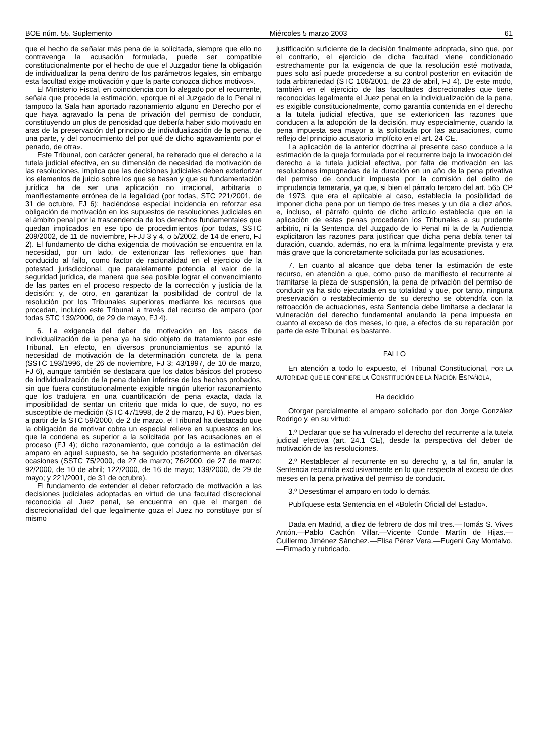BOE núm. 55. Suplemento Miércoles 5 marzo 2003 61
que el hecho de señalar más pena de la solicitada, siempre que ello no contravenga la acusación formulada, puede ser compatible constitucionalmente por el hecho de que el Juzgador tiene la obligación de individualizar la pena dentro de los parámetros legales, sin embargo esta facultad exige motivación y que la parte conozca dichos motivos».
El Ministerio Fiscal, en coincidencia con lo alegado por el recurrente, señala que procede la estimación, «porque ni el Juzgado de lo Penal ni tampoco la Sala han aportado razonamiento alguno en Derecho por el que haya agravado la pena de privación del permiso de conducir, constituyendo un plus de penosidad que debería haber sido motivado en aras de la preservación del principio de individualización de la pena, de una parte, y del conocimiento del por qué de dicho agravamiento por el penado, de otra».
Este Tribunal, con carácter general, ha reiterado que el derecho a la tutela judicial efectiva, en su dimensión de necesidad de motivación de las resoluciones, implica que las decisiones judiciales deben exteriorizar los elementos de juicio sobre los que se basan y que su fundamentación jurídica ha de ser una aplicación no irracional, arbitraria o manifiestamente errónea de la legalidad (por todas, STC 221/2001, de 31 de octubre, FJ 6); haciéndose especial incidencia en reforzar esa obligación de motivación en los supuestos de resoluciones judiciales en el ámbito penal por la trascendencia de los derechos fundamentales que quedan implicados en ese tipo de procedimientos (por todas, SSTC 209/2002, de 11 de noviembre, FFJJ 3 y 4, o 5/2002, de 14 de enero, FJ 2). El fundamento de dicha exigencia de motivación se encuentra en la necesidad, por un lado, de exteriorizar las reflexiones que han conducido al fallo, como factor de racionalidad en el ejercicio de la potestad jurisdiccional, que paralelamente potencia el valor de la seguridad jurídica, de manera que sea posible lograr el convencimiento de las partes en el proceso respecto de la corrección y justicia de la decisión; y, de otro, en garantizar la posibilidad de control de la resolución por los Tribunales superiores mediante los recursos que procedan, incluido este Tribunal a través del recurso de amparo (por todas STC 139/2000, de 29 de mayo, FJ 4).
6. La exigencia del deber de motivación en los casos de individualización de la pena ya ha sido objeto de tratamiento por este Tribunal. En efecto, en diversos pronunciamientos se apuntó la necesidad de motivación de la determinación concreta de la pena (SSTC 193/1996, de 26 de noviembre, FJ 3; 43/1997, de 10 de marzo, FJ 6), aunque también se destacara que los datos básicos del proceso de individualización de la pena debían inferirse de los hechos probados, sin que fuera constitucionalmente exigible ningún ulterior razonamiento que los tradujera en una cuantificación de pena exacta, dada la imposibilidad de sentar un criterio que mida lo que, de suyo, no es susceptible de medición (STC 47/1998, de 2 de marzo, FJ 6). Pues bien, a partir de la STC 59/2000, de 2 de marzo, el Tribunal ha destacado que la obligación de motivar cobra un especial relieve en supuestos en los que la condena es superior a la solicitada por las acusaciones en el proceso (FJ 4); dicho razonamiento, que condujo a la estimación del amparo en aquel supuesto, se ha seguido posteriormente en diversas ocasiones (SSTC 75/2000, de 27 de marzo; 76/2000, de 27 de marzo; 92/2000, de 10 de abril; 122/2000, de 16 de mayo; 139/2000, de 29 de mayo; y 221/2001, de 31 de octubre).
El fundamento de extender el deber reforzado de motivación a las decisiones judiciales adoptadas en virtud de una facultad discrecional reconocida al Juez penal, se encuentra en que el margen de discrecionalidad del que legalmente goza el Juez no constituye por sí mismo
justificación suficiente de la decisión finalmente adoptada, sino que, por el contrario, el ejercicio de dicha facultad viene condicionado estrechamente por la exigencia de que la resolución esté motivada, pues solo así puede procederse a su control posterior en evitación de toda arbitrariedad (STC 108/2001, de 23 de abril, FJ 4). De este modo, también en el ejercicio de las facultades discrecionales que tiene reconocidas legalmente el Juez penal en la individualización de la pena, es exigible constitucionalmente, como garantía contenida en el derecho a la tutela judicial efectiva, que se exterioricen las razones que conducen a la adopción de la decisión, muy especialmente, cuando la pena impuesta sea mayor a la solicitada por las acusaciones, como reflejo del principio acusatorio implícito en el art. 24 CE.
La aplicación de la anterior doctrina al presente caso conduce a la estimación de la queja formulada por el recurrente bajo la invocación del derecho a la tutela judicial efectiva, por falta de motivación en las resoluciones impugnadas de la duración en un año de la pena privativa del permiso de conducir impuesta por la comisión del delito de imprudencia temeraria, ya que, si bien el párrafo tercero del art. 565 CP de 1973, que era el aplicable al caso, establecía la posibilidad de imponer dicha pena por un tiempo de tres meses y un día a diez años, e, incluso, el párrafo quinto de dicho artículo establecía que en la aplicación de estas penas procederán los Tribunales a su prudente arbitrio, ni la Sentencia del Juzgado de lo Penal ni la de la Audiencia explicitaron las razones para justificar que dicha pena debía tener tal duración, cuando, además, no era la mínima legalmente prevista y era más grave que la concretamente solicitada por las acusaciones.
7. En cuanto al alcance que deba tener la estimación de este recurso, en atención a que, como puso de manifiesto el recurrente al tramitarse la pieza de suspensión, la pena de privación del permiso de conducir ya ha sido ejecutada en su totalidad y que, por tanto, ninguna preservación o restablecimiento de su derecho se obtendría con la retroacción de actuaciones, esta Sentencia debe limitarse a declarar la vulneración del derecho fundamental anulando la pena impuesta en cuanto al exceso de dos meses, lo que, a efectos de su reparación por parte de este Tribunal, es bastante.
FALLO
En atención a todo lo expuesto, el Tribunal Constitucional, POR LA AUTORIDAD QUE LE CONFIERE LA CONSTITUCIÓN DE LA NACIÓN ESPAÑOLA,
Ha decidido
Otorgar parcialmente el amparo solicitado por don Jorge González Rodrigo y, en su virtud:
1.º Declarar que se ha vulnerado el derecho del recurrente a la tutela judicial efectiva (art. 24.1 CE), desde la perspectiva del deber de motivación de las resoluciones.
2.º Restablecer al recurrente en su derecho y, a tal fin, anular la Sentencia recurrida exclusivamente en lo que respecta al exceso de dos meses en la pena privativa del permiso de conducir.
3.º Desestimar el amparo en todo lo demás.
Publíquese esta Sentencia en el «Boletín Oficial del Estado».
Dada en Madrid, a diez de febrero de dos mil tres.—Tomás S. Vives Antón.—Pablo Cachón Villar.—Vicente Conde Martín de Hijas.—Guillermo Jiménez Sánchez.—Elisa Pérez Vera.—Eugeni Gay Montalvo.—Firmado y rubricado.